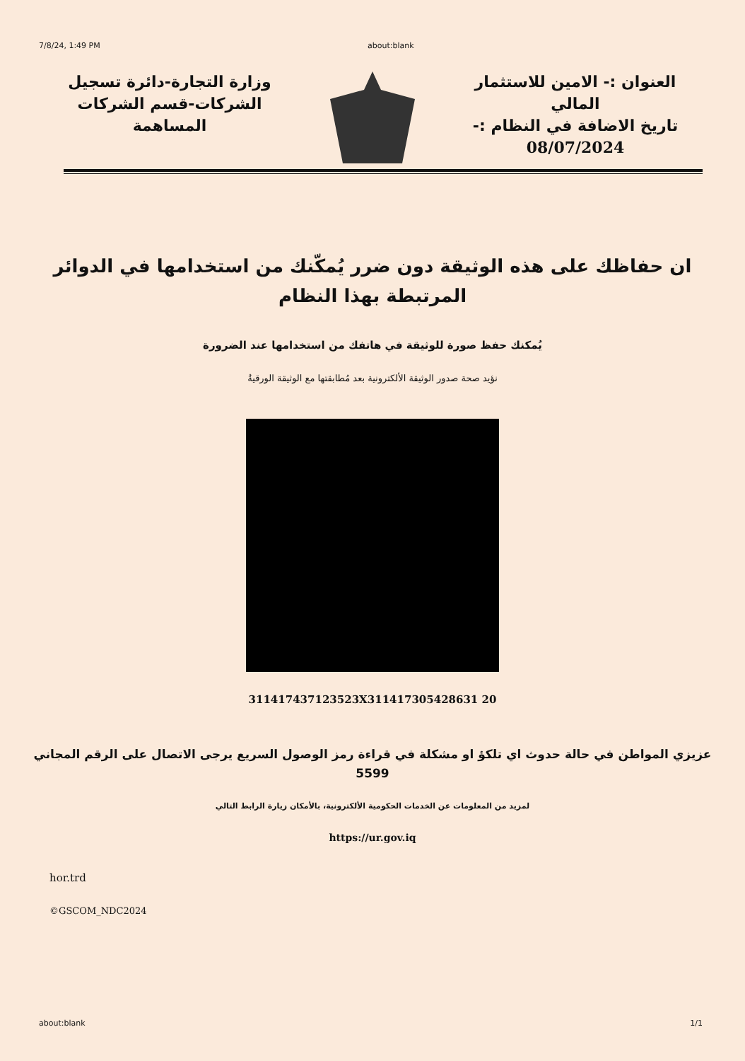7/8/24, 1:49 PM about:blank
العنوان :- الامين للاستثمار المالي
تاريخ الاضافة في النظام :-
08/07/2024
وزارة التجارة-دائرة تسجيل الشركات-قسم الشركات المساهمة
ان حفاظك على هذه الوثيقة دون ضرر يُمكّنك من استخدامها في الدوائر
المرتبطة بهذا النظام
يُمكنك حفظ صورة للوثيقة في هاتفك من استخدامها عند الضرورة
نؤيد صحة صدور الوثيقة الألكترونية بعد مُطابقتها مع الوثيقة الورقيةُ
311417437123523X311417305428631 20
عزيزي المواطن في حالة حدوث اي تلكؤ او مشكلة في قراءة رمز الوصول السريع يرجى الاتصال على الرقم المجاني
5599
لمزيد من المعلومات عن الخدمات الحكومية الألكترونية، بالأمكان زيارة الرابط التالي
https://ur.gov.iq
hor.trd
©GSCOM_NDC2024
about:blank 1/1